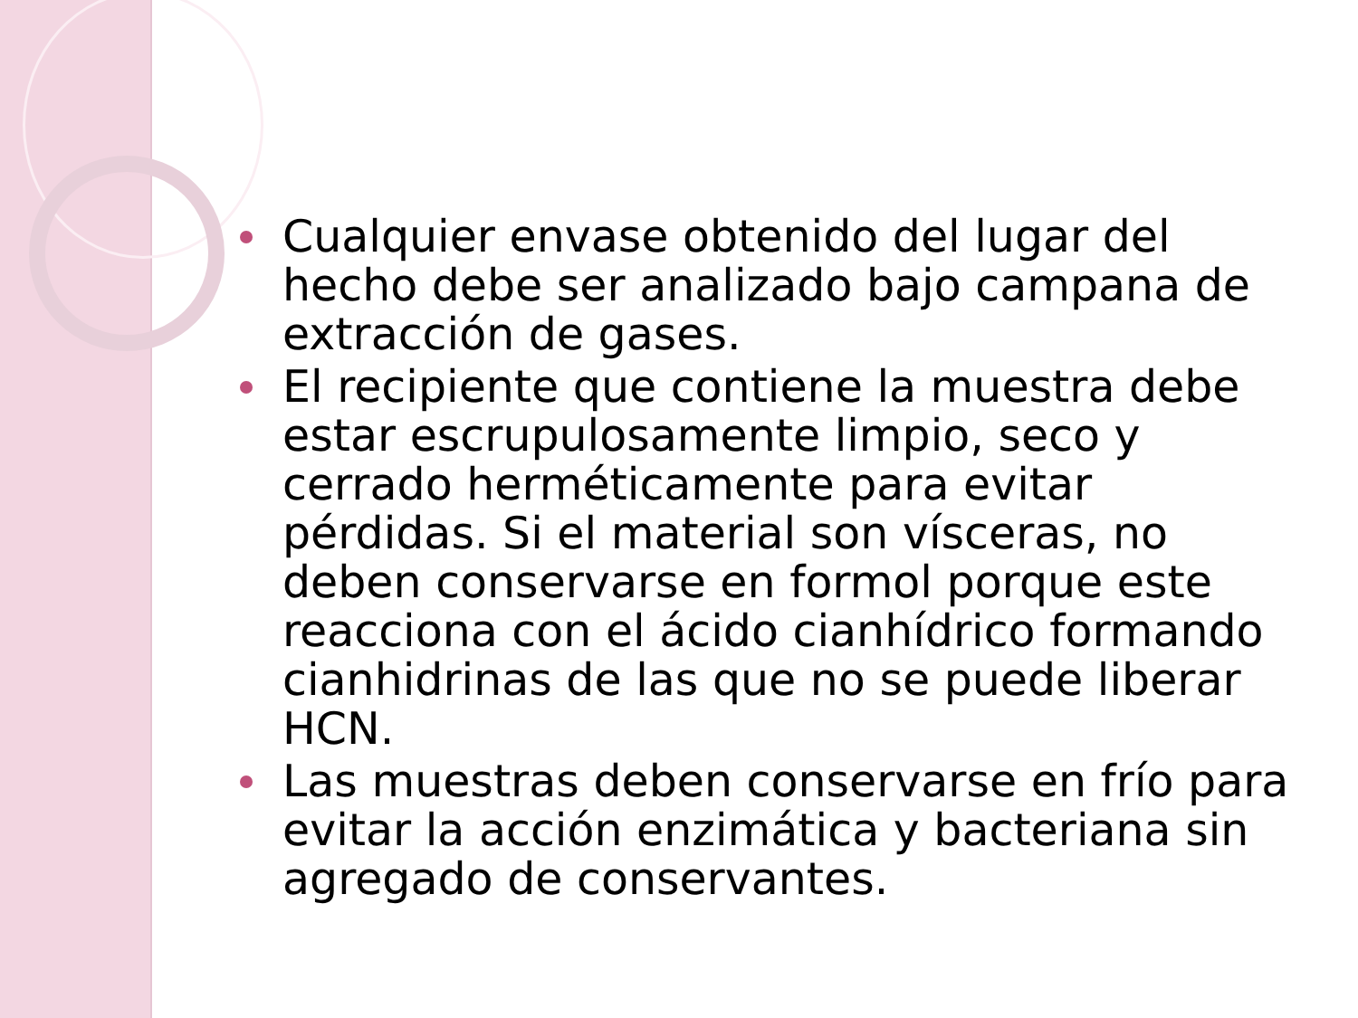Cualquier envase obtenido del lugar del hecho debe ser analizado bajo campana de extracción de gases.
El recipiente que contiene la muestra debe estar escrupulosamente limpio, seco y cerrado herméticamente para evitar pérdidas. Si el material son vísceras, no deben conservarse en formol porque este reacciona con el ácido cianhídrico formando cianhidrinas de las que no se puede liberar HCN.
Las muestras deben conservarse en frío para evitar la acción enzimática y bacteriana sin agregado de conservantes.